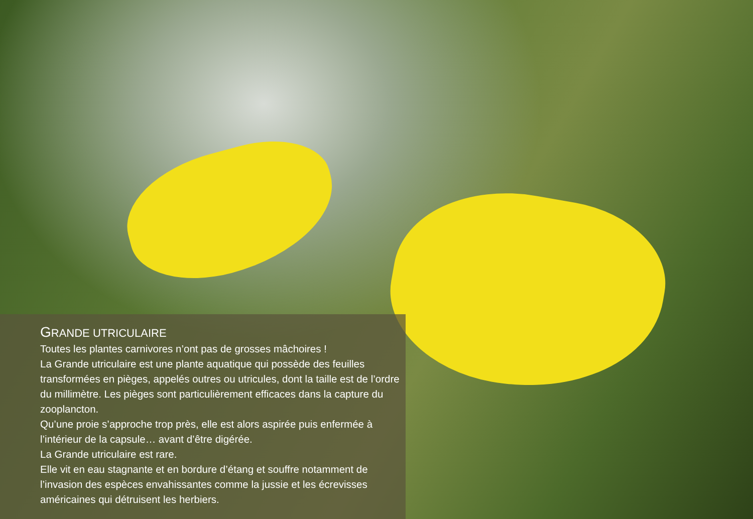GRANDE UTRICULAIRE
Toutes les plantes carnivores n’ont pas de grosses mâchoires !
La Grande utriculaire est une plante aquatique qui possède des feuilles transformées en pièges, appelés outres ou utricules, dont la taille est de l’ordre du millimètre. Les pièges sont particulièrement efficaces dans la capture du zooplancton.
Qu’une proie s’approche trop près, elle est alors aspirée puis enfermée à l’intérieur de la capsule… avant d’être digérée.
La Grande utriculaire est rare.
Elle vit en eau stagnante et en bordure d’étang et souffre notamment de l’invasion des espèces envahissantes comme la jussie et les écrevisses américaines qui détruisent les herbiers.